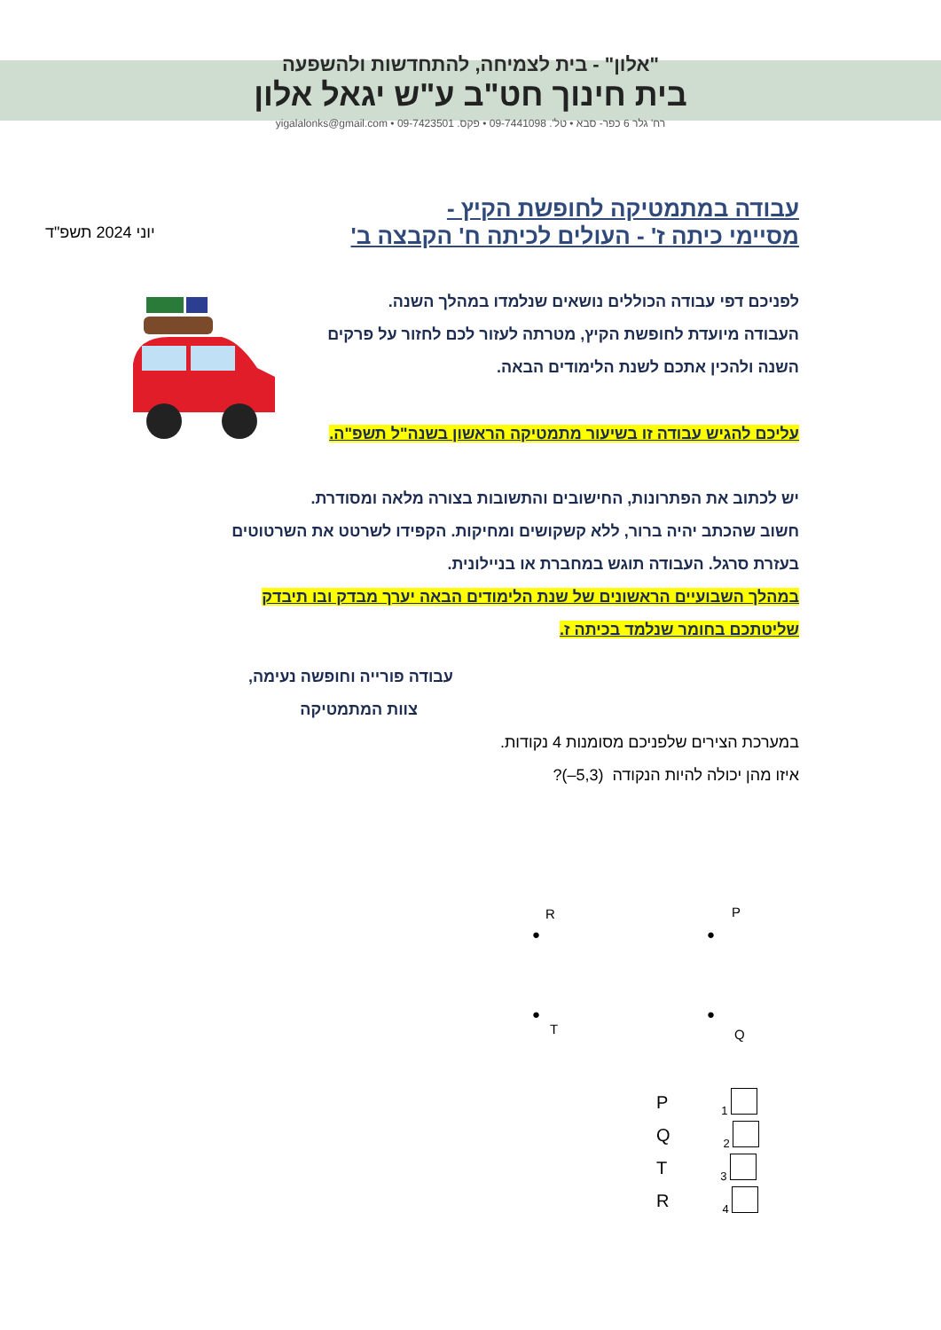"אלון" - בית לצמיחה, להתחדשות ולהשפעה
בית חינוך חט"ב ע"ש יגאל אלון
רח' גלר 6 כפר- סבא • טל'. 09-7441098 • פקס. 09-7423501 • yigalalonks@gmail.com
עבודה במתמטיקה לחופשת הקיץ -
מסיימי כיתה ז' - העולים לכיתה ח' הקבצה ב'
יוני 2024 תשפ"ד
לפניכם דפי עבודה הכוללים נושאים שנלמדו במהלך השנה.
העבודה מיועדת לחופשת הקיץ, מטרתה לעזור לכם לחזור על פרקים
השנה ולהכין אתכם לשנת הלימודים הבאה.
עליכם להגיש עבודה זו בשיעור מתמטיקה הראשון בשנה"ל תשפ"ה.
יש לכתוב את הפתרונות, החישובים והתשובות בצורה מלאה ומסודרת.
חשוב שהכתב יהיה ברור, ללא קשקושים ומחיקות. הקפידו לשרטט את השרטוטים
בעזרת סרגל. העבודה תוגש במחברת או בניילונית.
במהלך השבועיים הראשונים של שנת הלימודים הבאה יערך מבדק ובו תיבדק
שליטתכם בחומר שנלמד בכיתה ז.
עבודה פורייה וחופשה נעימה,
צוות המתמטיקה
במערכת הצירים שלפניכם מסומנות 4 נקודות.
איזו מהן יכולה להיות הנקודה (5,3–)?
R P
● ●
● ●
T Q
P 1
Q 2
T 3
R 4